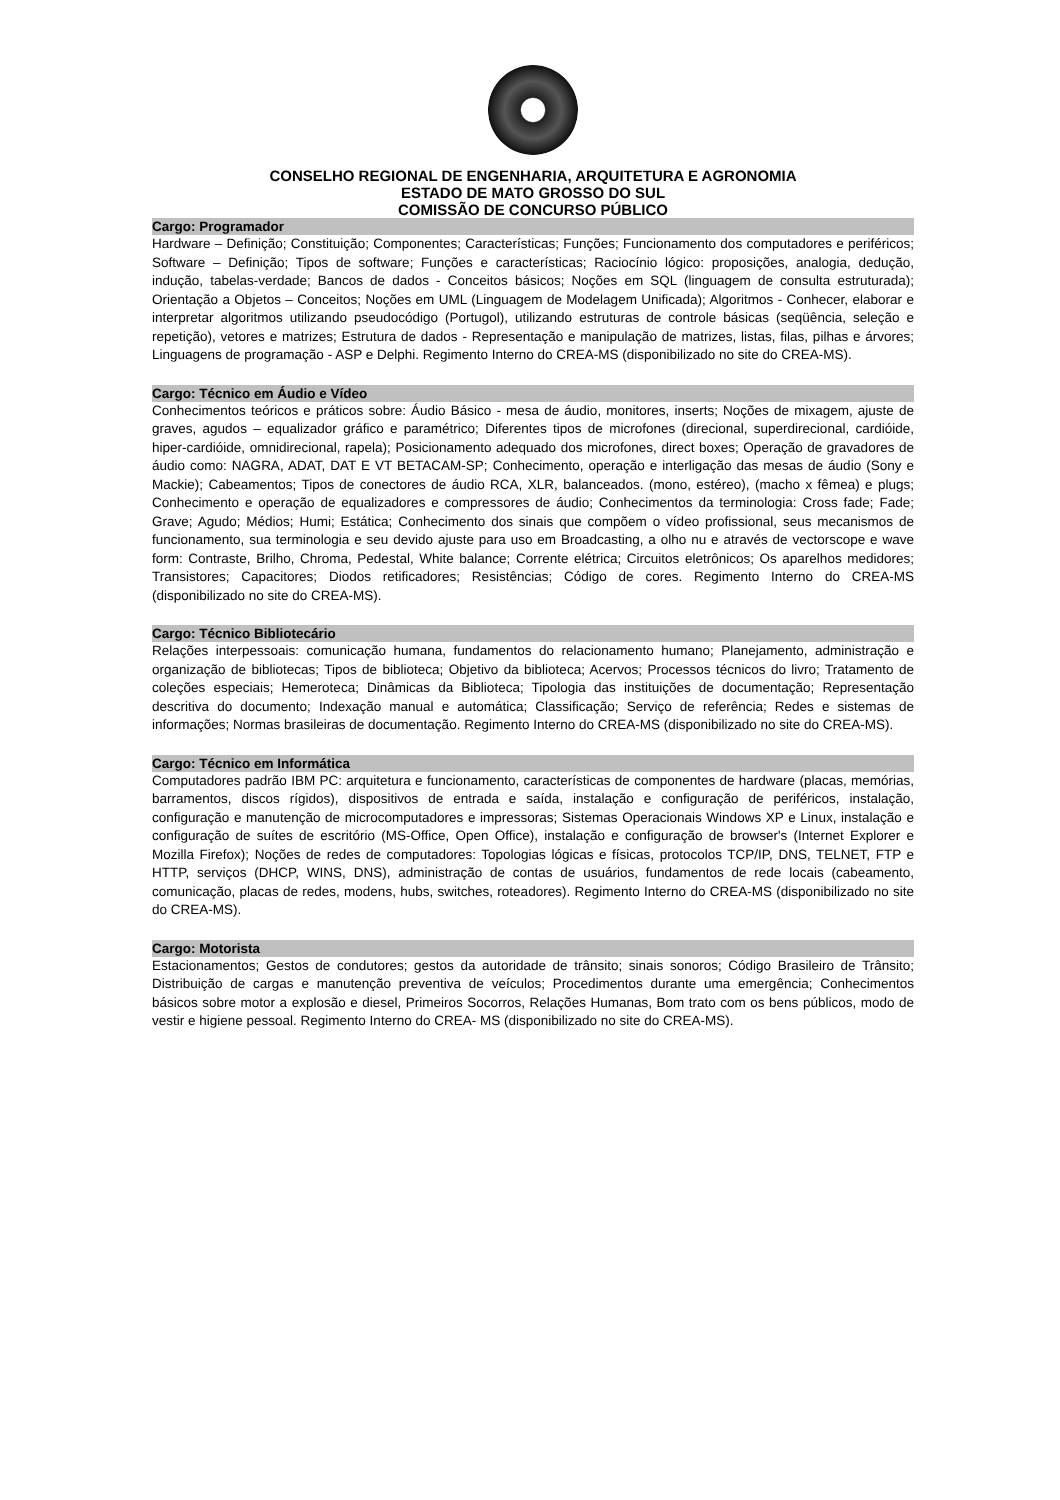CONSELHO REGIONAL DE ENGENHARIA, ARQUITETURA E AGRONOMIA
ESTADO DE MATO GROSSO DO SUL
COMISSÃO DE CONCURSO PÚBLICO
Cargo: Programador
Hardware – Definição; Constituição; Componentes; Características; Funções; Funcionamento dos computadores e periféricos; Software – Definição; Tipos de software; Funções e características; Raciocínio lógico: proposições, analogia, dedução, indução, tabelas-verdade; Bancos de dados - Conceitos básicos; Noções em SQL (linguagem de consulta estruturada); Orientação a Objetos – Conceitos; Noções em UML (Linguagem de Modelagem Unificada); Algoritmos - Conhecer, elaborar e interpretar algoritmos utilizando pseudocódigo (Portugol), utilizando estruturas de controle básicas (seqüência, seleção e repetição), vetores e matrizes; Estrutura de dados - Representação e manipulação de matrizes, listas, filas, pilhas e árvores; Linguagens de programação - ASP e Delphi. Regimento Interno do CREA-MS (disponibilizado no site do CREA-MS).
Cargo: Técnico em Áudio e Vídeo
Conhecimentos teóricos e práticos sobre: Áudio Básico - mesa de áudio, monitores, inserts; Noções de mixagem, ajuste de graves, agudos – equalizador gráfico e paramétrico; Diferentes tipos de microfones (direcional, superdirecional, cardióide, hiper-cardióide, omnidirecional, rapela); Posicionamento adequado dos microfones, direct boxes; Operação de gravadores de áudio como: NAGRA, ADAT, DAT E VT BETACAM-SP; Conhecimento, operação e interligação das mesas de áudio (Sony e Mackie); Cabeamentos; Tipos de conectores de áudio RCA, XLR, balanceados. (mono, estéreo), (macho x fêmea) e plugs; Conhecimento e operação de equalizadores e compressores de áudio; Conhecimentos da terminologia: Cross fade; Fade; Grave; Agudo; Médios; Humi; Estática; Conhecimento dos sinais que compõem o vídeo profissional, seus mecanismos de funcionamento, sua terminologia e seu devido ajuste para uso em Broadcasting, a olho nu e através de vectorscope e wave form: Contraste, Brilho, Chroma, Pedestal, White balance; Corrente elétrica; Circuitos eletrônicos; Os aparelhos medidores; Transistores; Capacitores; Diodos retificadores; Resistências; Código de cores. Regimento Interno do CREA-MS (disponibilizado no site do CREA-MS).
Cargo: Técnico Bibliotecário
Relações interpessoais: comunicação humana, fundamentos do relacionamento humano; Planejamento, administração e organização de bibliotecas; Tipos de biblioteca; Objetivo da biblioteca; Acervos; Processos técnicos do livro; Tratamento de coleções especiais; Hemeroteca; Dinâmicas da Biblioteca; Tipologia das instituições de documentação; Representação descritiva do documento; Indexação manual e automática; Classificação; Serviço de referência; Redes e sistemas de informações; Normas brasileiras de documentação. Regimento Interno do CREA-MS (disponibilizado no site do CREA-MS).
Cargo: Técnico em Informática
Computadores padrão IBM PC: arquitetura e funcionamento, características de componentes de hardware (placas, memórias, barramentos, discos rígidos), dispositivos de entrada e saída, instalação e configuração de periféricos, instalação, configuração e manutenção de microcomputadores e impressoras; Sistemas Operacionais Windows XP e Linux, instalação e configuração de suítes de escritório (MS-Office, Open Office), instalação e configuração de browser's (Internet Explorer e Mozilla Firefox); Noções de redes de computadores: Topologias lógicas e físicas, protocolos TCP/IP, DNS, TELNET, FTP e HTTP, serviços (DHCP, WINS, DNS), administração de contas de usuários, fundamentos de rede locais (cabeamento, comunicação, placas de redes, modens, hubs, switches, roteadores). Regimento Interno do CREA-MS (disponibilizado no site do CREA-MS).
Cargo: Motorista
Estacionamentos; Gestos de condutores; gestos da autoridade de trânsito; sinais sonoros; Código Brasileiro de Trânsito; Distribuição de cargas e manutenção preventiva de veículos; Procedimentos durante uma emergência; Conhecimentos básicos sobre motor a explosão e diesel, Primeiros Socorros, Relações Humanas, Bom trato com os bens públicos, modo de vestir e higiene pessoal. Regimento Interno do CREA- MS (disponibilizado no site do CREA-MS).